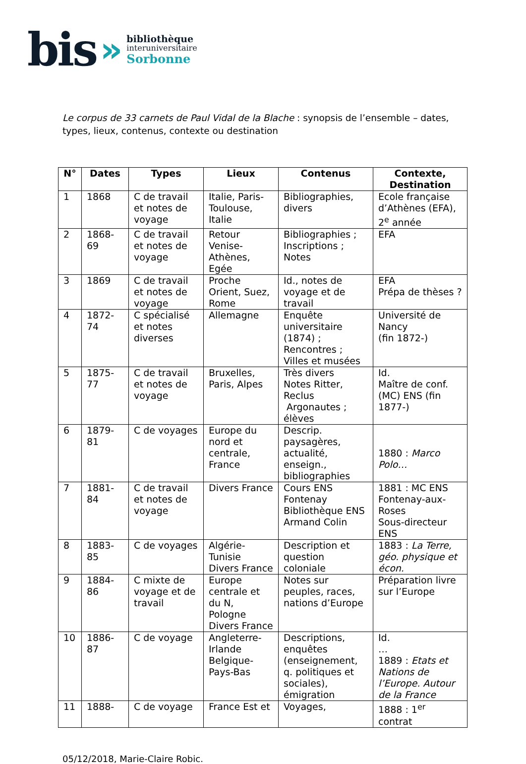bis »
bibliothèque
interuniversitaire
Sorbonne
Le corpus de 33 carnets de Paul Vidal de la Blache : synopsis de l’ensemble – dates, types, lieux, contenus, contexte ou destination
| N° | Dates | Types | Lieux | Contenus | Contexte, Destination |
| --- | --- | --- | --- | --- | --- |
| 1 | 1868 | C de travail et notes de voyage | Italie, Paris-Toulouse, Italie | Bibliographies, divers | Ecole française d’Athènes (EFA), 2<sup>e</sup> année |
| 2 | 1868-69 | C de travail et notes de voyage | Retour Venise-Athènes, Egée | Bibliographies ; Inscriptions ; Notes | EFA |
| 3 | 1869 | C de travail et notes de voyage | Proche Orient, Suez, Rome | Id., notes de voyage et de travail | EFA Prépa de thèses ? |
| 4 | 1872-74 | C spécialisé et notes diverses | Allemagne | Enquête universitaire (1874) ; Rencontres ; Villes et musées | Université de Nancy (fin 1872-) |
| 5 | 1875-77 | C de travail et notes de voyage | Bruxelles, Paris, Alpes | Très divers Notes Ritter, Reclus Argonautes ; élèves | Id. Maître de conf. (MC) ENS (fin 1877-) |
| 6 | 1879-81 | C de voyages | Europe du nord et centrale, France | Descrip. paysagères, actualité, enseign., bibliographies | 1880 : Marco Polo… |
| 7 | 1881-84 | C de travail et notes de voyage | Divers France | Cours ENS Fontenay Bibliothèque ENS Armand Colin | 1881 : MC ENS Fontenay-aux-Roses Sous-directeur ENS |
| 8 | 1883-85 | C de voyages | Algérie-Tunisie Divers France | Description et question coloniale | 1883 : La Terre, géo. physique et écon. |
| 9 | 1884-86 | C mixte de voyage et de travail | Europe centrale et du N, Pologne Divers France | Notes sur peuples, races, nations d’Europe | Préparation livre sur l’Europe |
| 10 | 1886-87 | C de voyage | Angleterre-Irlande Belgique-Pays-Bas | Descriptions, enquêtes (enseignement, q. politiques et sociales), émigration | Id. … 1889 : Etats et Nations de l’Europe. Autour de la France |
| 11 | 1888- | C de voyage | France Est et | Voyages, | 1888 : 1<sup>er</sup> contrat |
05/12/2018, Marie-Claire Robic.